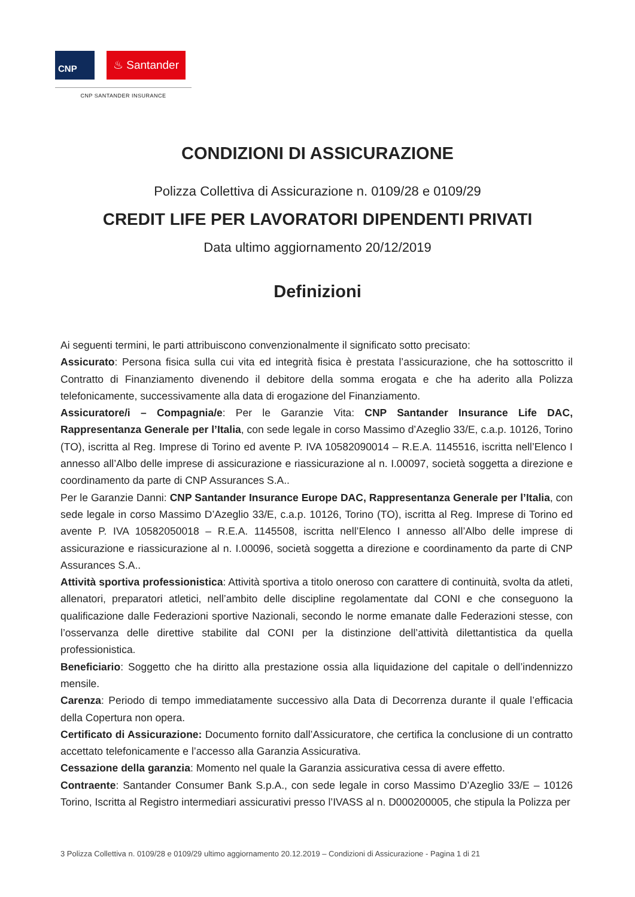CNP ♨ Santander
CNP SANTANDER INSURANCE
CONDIZIONI DI ASSICURAZIONE
Polizza Collettiva di Assicurazione n. 0109/28 e 0109/29
CREDIT LIFE PER LAVORATORI DIPENDENTI PRIVATI
Data ultimo aggiornamento 20/12/2019
Definizioni
Ai seguenti termini, le parti attribuiscono convenzionalmente il significato sotto precisato:
Assicurato: Persona fisica sulla cui vita ed integrità fisica è prestata l’assicurazione, che ha sottoscritto il Contratto di Finanziamento divenendo il debitore della somma erogata e che ha aderito alla Polizza telefonicamente, successivamente alla data di erogazione del Finanziamento.
Assicuratore/i – Compagnia/e: Per le Garanzie Vita: CNP Santander Insurance Life DAC, Rappresentanza Generale per l’Italia, con sede legale in corso Massimo d’Azeglio 33/E, c.a.p. 10126, Torino (TO), iscritta al Reg. Imprese di Torino ed avente P. IVA 10582090014 – R.E.A. 1145516, iscritta nell’Elenco I annesso all’Albo delle imprese di assicurazione e riassicurazione al n. I.00097, società soggetta a direzione e coordinamento da parte di CNP Assurances S.A..
Per le Garanzie Danni: CNP Santander Insurance Europe DAC, Rappresentanza Generale per l’Italia, con sede legale in corso Massimo D’Azeglio 33/E, c.a.p. 10126, Torino (TO), iscritta al Reg. Imprese di Torino ed avente P. IVA 10582050018 – R.E.A. 1145508, iscritta nell’Elenco I annesso all’Albo delle imprese di assicurazione e riassicurazione al n. I.00096, società soggetta a direzione e coordinamento da parte di CNP Assurances S.A..
Attività sportiva professionistica: Attività sportiva a titolo oneroso con carattere di continuità, svolta da atleti, allenatori, preparatori atletici, nell’ambito delle discipline regolamentate dal CONI e che conseguono la qualificazione dalle Federazioni sportive Nazionali, secondo le norme emanate dalle Federazioni stesse, con l’osservanza delle direttive stabilite dal CONI per la distinzione dell’attività dilettantistica da quella professionistica.
Beneficiario: Soggetto che ha diritto alla prestazione ossia alla liquidazione del capitale o dell’indennizzo mensile.
Carenza: Periodo di tempo immediatamente successivo alla Data di Decorrenza durante il quale l’efficacia della Copertura non opera.
Certificato di Assicurazione: Documento fornito dall’Assicuratore, che certifica la conclusione di un contratto accettato telefonicamente e l’accesso alla Garanzia Assicurativa.
Cessazione della garanzia: Momento nel quale la Garanzia assicurativa cessa di avere effetto.
Contraente: Santander Consumer Bank S.p.A., con sede legale in corso Massimo D’Azeglio 33/E – 10126 Torino, Iscritta al Registro intermediari assicurativi presso l’IVASS al n. D000200005, che stipula la Polizza per
3 Polizza Collettiva n. 0109/28 e 0109/29 ultimo aggiornamento 20.12.2019 – Condizioni di Assicurazione - Pagina 1 di 21